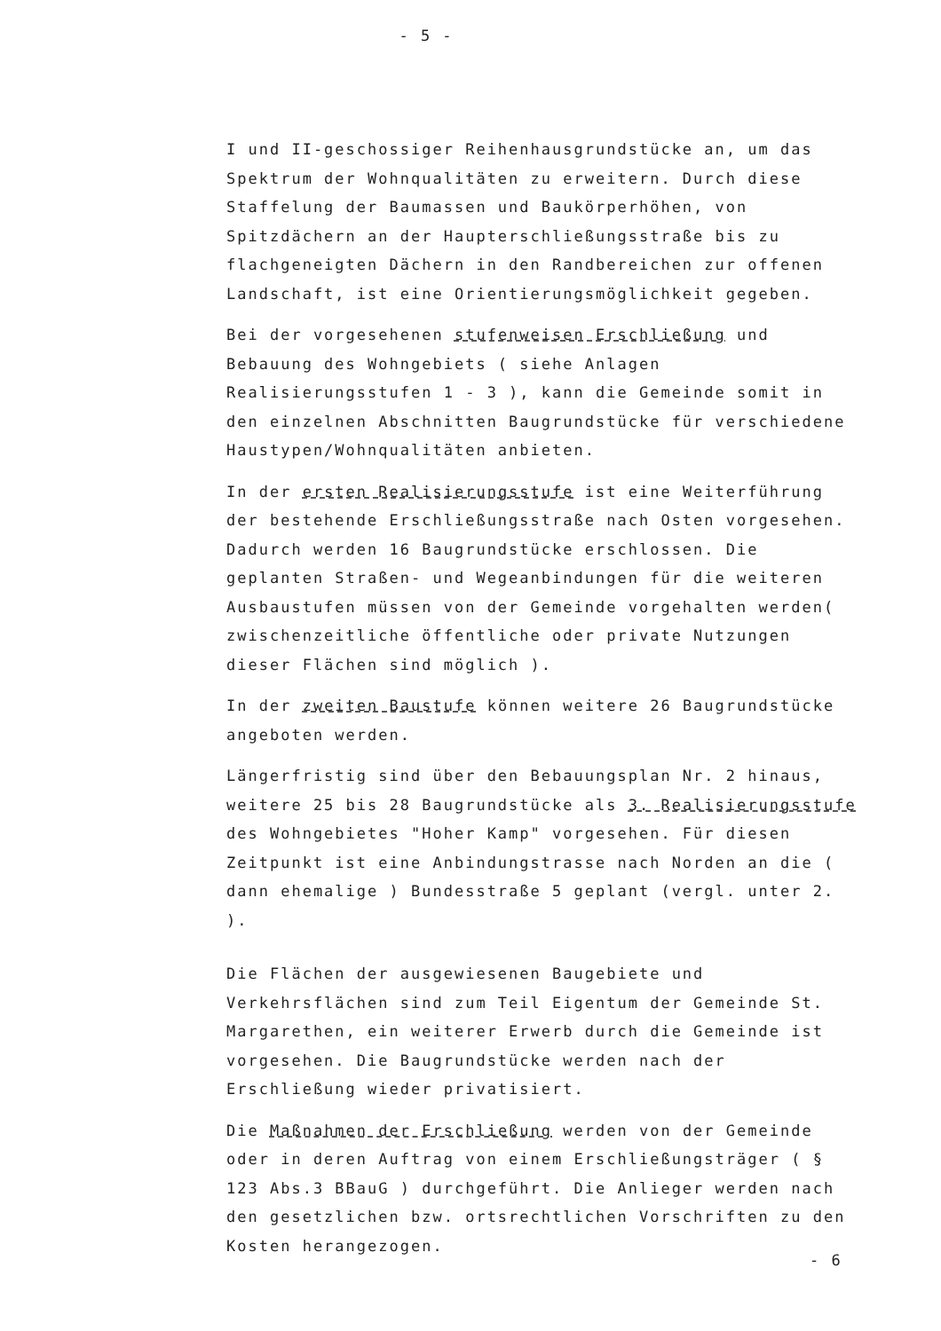- 5 -
I und II-geschossiger Reihenhausgrundstücke an, um das Spektrum der Wohnqualitäten zu erweitern. Durch diese Staffelung der Baumassen und Baukörperhöhen, von Spitzdächern an der Haupterschließungsstraße bis zu flachgeneigten Dächern in den Randbereichen zur offenen Landschaft, ist eine Orientierungsmöglichkeit gegeben.
Bei der vorgesehenen stufenweisen Erschließung und Bebauung des Wohngebiets ( siehe Anlagen Realisierungsstufen 1 - 3 ), kann die Gemeinde somit in den einzelnen Abschnitten Baugrundstücke für verschiedene Haustypen/Wohnqualitäten anbieten.
In der ersten Realisierungsstufe ist eine Weiterführung der bestehende Erschließungsstraße nach Osten vorgesehen. Dadurch werden 16 Baugrundstücke erschlossen. Die geplanten Straßen- und Wegeanbindungen für die weiteren Ausbaustufen müssen von der Gemeinde vorgehalten werden( zwischenzeitliche öffentliche oder private Nutzungen dieser Flächen sind möglich ).
In der zweiten Baustufe können weitere 26 Baugrundstücke angeboten werden.
Längerfristig sind über den Bebauungsplan Nr. 2 hinaus, weitere 25 bis 28 Baugrundstücke als 3. Realisierungsstufe des Wohngebietes "Hoher Kamp" vorgesehen. Für diesen Zeitpunkt ist eine Anbindungstrasse nach Norden an die ( dann ehemalige ) Bundesstraße 5 geplant (vergl. unter 2. ).
Die Flächen der ausgewiesenen Baugebiete und Verkehrsflächen sind zum Teil Eigentum der Gemeinde St. Margarethen, ein weiterer Erwerb durch die Gemeinde ist vorgesehen. Die Baugrundstücke werden nach der Erschließung wieder privatisiert.
Die Maßnahmen der Erschließung werden von der Gemeinde oder in deren Auftrag von einem Erschließungsträger ( § 123 Abs.3 BBauG ) durchgeführt. Die Anlieger werden nach den gesetzlichen bzw. ortsrechtlichen Vorschriften zu den Kosten herangezogen.
- 6